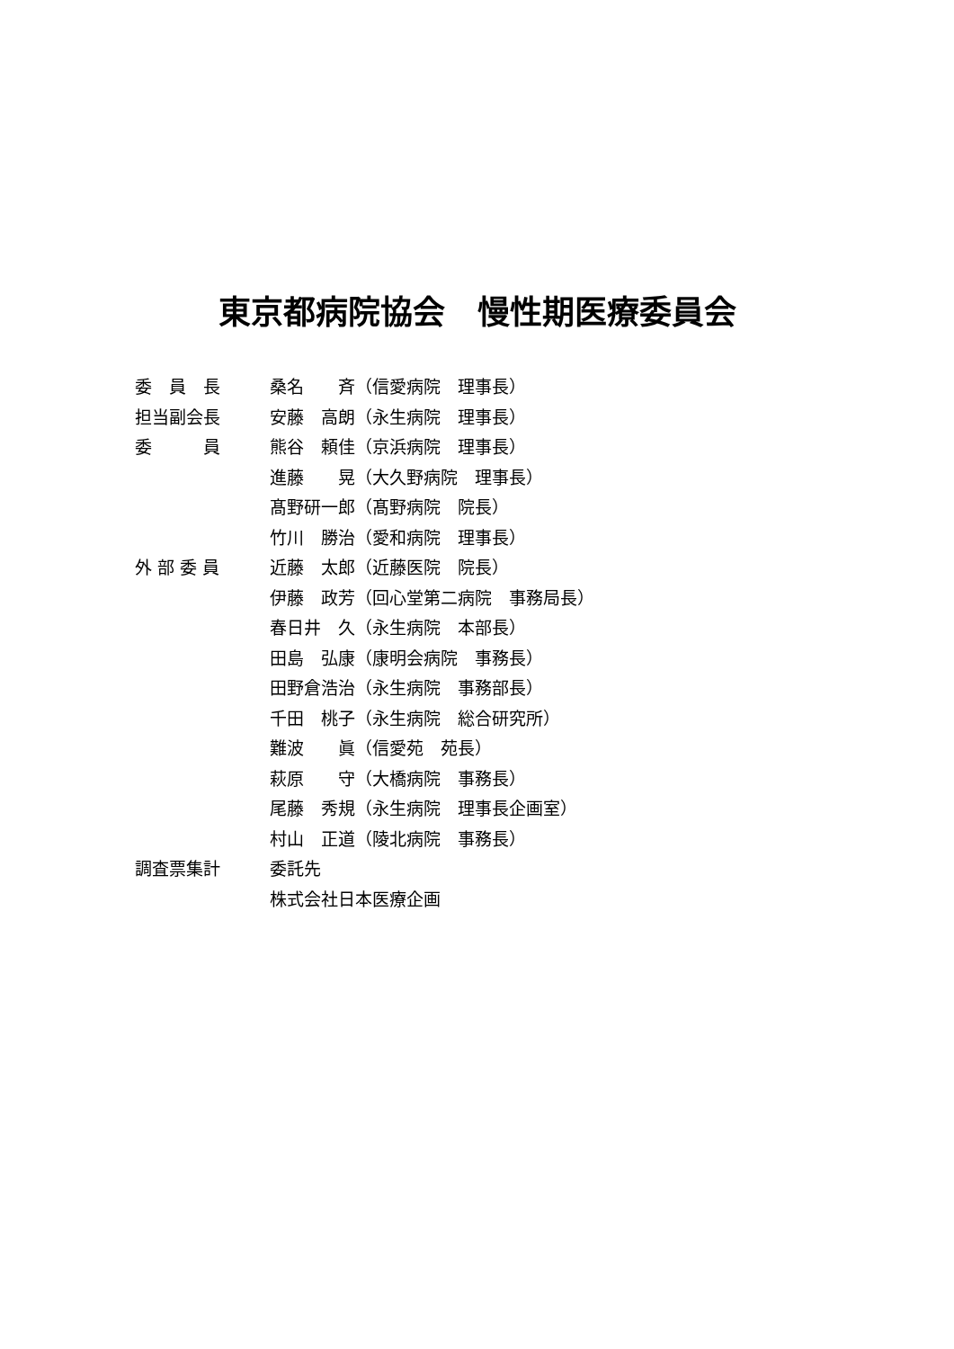東京都病院協会　慢性期医療委員会
| 委 員 長 | 桑名 斉（信愛病院 理事長） |
| 担当副会長 | 安藤 高朗（永生病院 理事長） |
| 委 員 | 熊谷 頼佳（京浜病院 理事長） |
| | 進藤 晃（大久野病院 理事長） |
| | 髙野研一郎（髙野病院 院長） |
| | 竹川 勝治（愛和病院 理事長） |
| 外 部 委 員 | 近藤 太郎（近藤医院 院長） |
| | 伊藤 政芳（回心堂第二病院 事務局長） |
| | 春日井 久（永生病院 本部長） |
| | 田島 弘康（康明会病院 事務長） |
| | 田野倉浩治（永生病院 事務部長） |
| | 千田 桃子（永生病院 総合研究所） |
| | 難波 眞（信愛苑 苑長） |
| | 萩原 守（大橋病院 事務長） |
| | 尾藤 秀規（永生病院 理事長企画室） |
| | 村山 正道（陵北病院 事務長） |
| 調査票集計 | 委託先 |
| | 株式会社日本医療企画 |